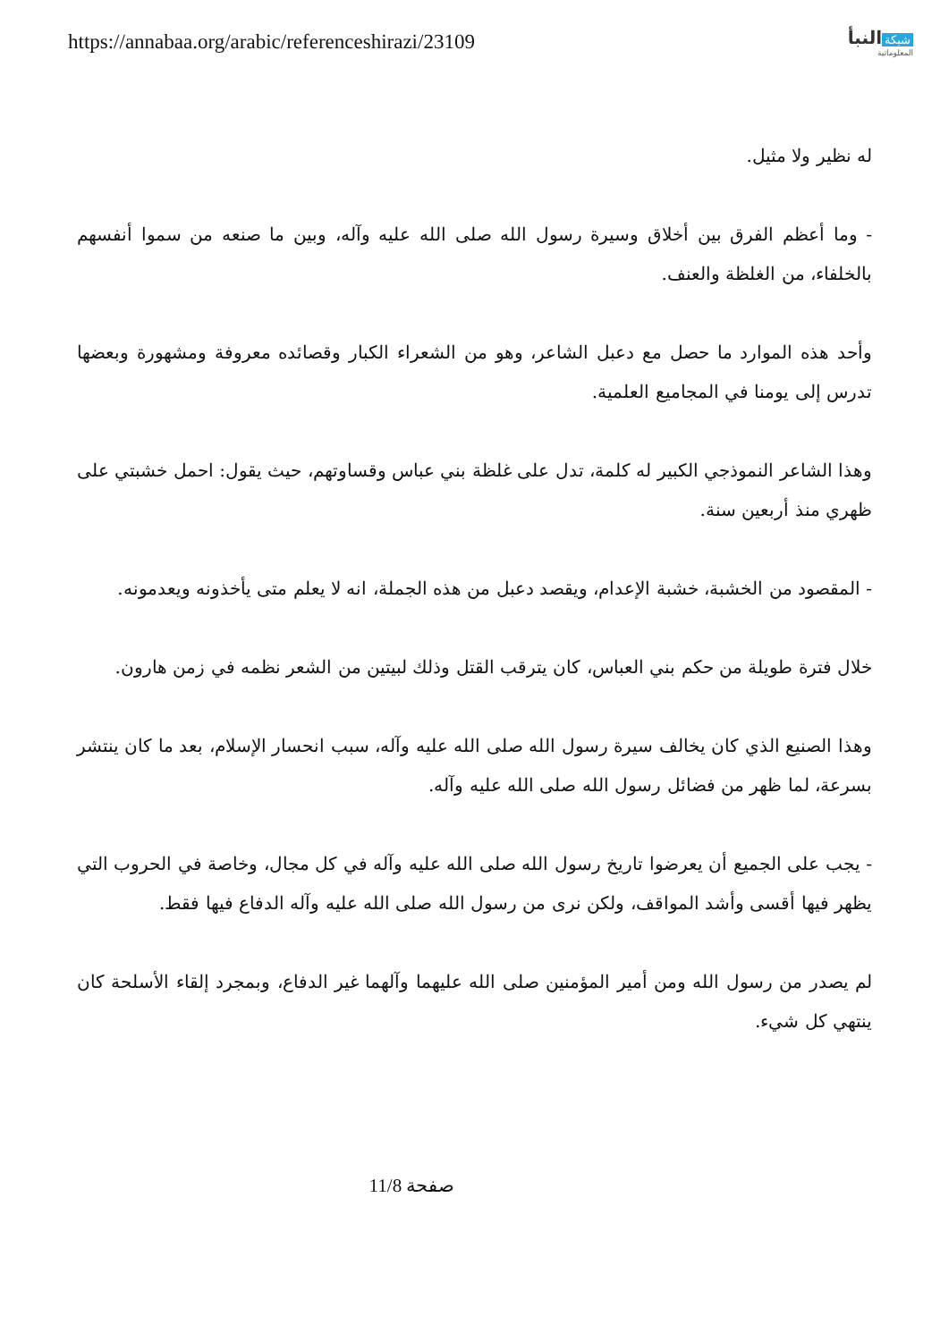https://annabaa.org/arabic/referenceshirazi/23109
شبكة النبأ
المعلوماتية
له نظير ولا مثيل.
- وما أعظم الفرق بين أخلاق وسيرة رسول الله صلى الله عليه وآله، وبين ما صنعه من سموا أنفسهم بالخلفاء، من الغلظة والعنف.
وأحد هذه الموارد ما حصل مع دعبل الشاعر، وهو من الشعراء الكبار وقصائده معروفة ومشهورة وبعضها تدرس إلى يومنا في المجاميع العلمية.
وهذا الشاعر النموذجي الكبير له كلمة، تدل على غلظة بني عباس وقساوتهم، حيث يقول: احمل خشبتي على ظهري منذ أربعين سنة.
- المقصود من الخشبة، خشبة الإعدام، ويقصد دعبل من هذه الجملة، انه لا يعلم متى يأخذونه ويعدمونه.
خلال فترة طويلة من حكم بني العباس، كان يترقب القتل وذلك لبيتين من الشعر نظمه في زمن هارون.
وهذا الصنيع الذي كان يخالف سيرة رسول الله صلى الله عليه وآله، سبب انحسار الإسلام، بعد ما كان ينتشر بسرعة، لما ظهر من فضائل رسول الله صلى الله عليه وآله.
- يجب على الجميع أن يعرضوا تاريخ رسول الله صلى الله عليه وآله في كل مجال، وخاصة في الحروب التي يظهر فيها أقسى وأشد المواقف، ولكن نرى من رسول الله صلى الله عليه وآله الدفاع فيها فقط.
لم يصدر من رسول الله ومن أمير المؤمنين صلى الله عليهما وآلهما غير الدفاع، وبمجرد إلقاء الأسلحة كان ينتهي كل شيء.
صفحة 11/8